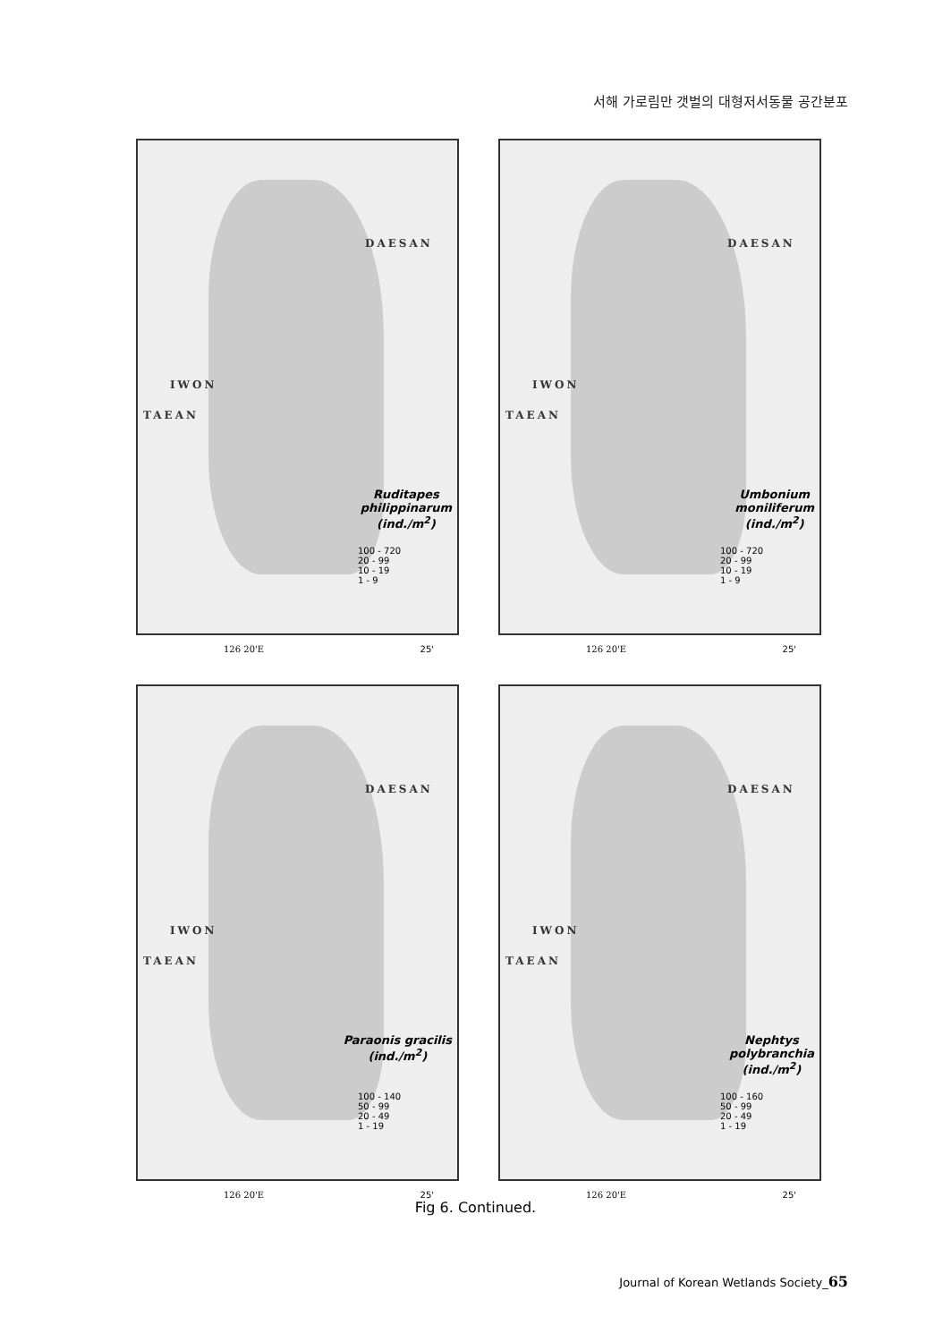서해 가로림만 갯벌의 대형저서동물 공간분포
DAESAN
IWON
TAEAN
Ruditapes
philippinarum
(ind./m<sup>2</sup>)
100 - 720
20 - 99
10 - 19
1 - 9
126 20'E 25'
DAESAN
IWON
TAEAN
Umbonium
moniliferum
(ind./m<sup>2</sup>)
100 - 720
20 - 99
10 - 19
1 - 9
126 20'E 25'
DAESAN
IWON
TAEAN
Paraonis gracilis
(ind./m<sup>2</sup>)
100 - 140
50 - 99
20 - 49
1 - 19
126 20'E 25'
DAESAN
IWON
TAEAN
Nephtys
polybranchia
(ind./m<sup>2</sup>)
100 - 160
50 - 99
20 - 49
1 - 19
126 20'E 25'
Fig 6. Continued.
Journal of Korean Wetlands Society_65